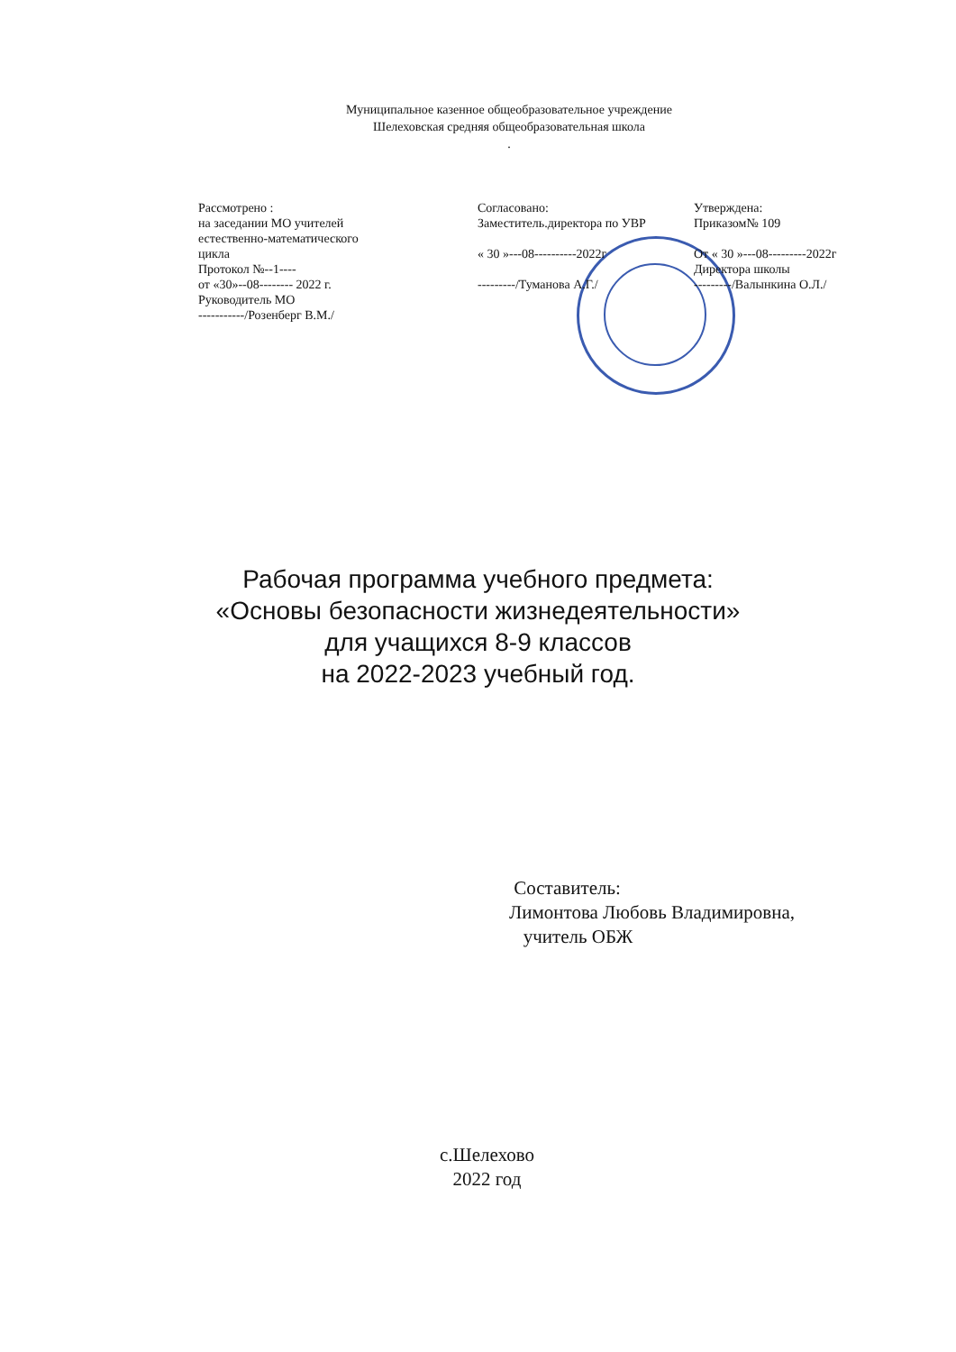Муниципальное казенное общеобразовательное учреждение
Шелеховская средняя общеобразовательная школа
.
Рассмотрено :
на заседании МО учителей
естественно-математического
цикла
Протокол №--1----
от «30»--08-------- 2022 г.
Руководитель МО
-----------/Розенберг В.М./
Согласовано:
Заместитель.директора по УВР
« 30 »---08----------2022г
---------/Туманова А.Г./
Утверждена:
Приказом№ 109
От « 30 »---08---------2022г
Директора школы
---------/Валынкина О.Л./
Рабочая программа учебного предмета:
«Основы безопасности жизнедеятельности»
для учащихся 8-9 классов
на 2022-2023 учебный год.
Составитель:
Лимонтова Любовь Владимировна,
учитель ОБЖ
с.Шелехово
2022 год